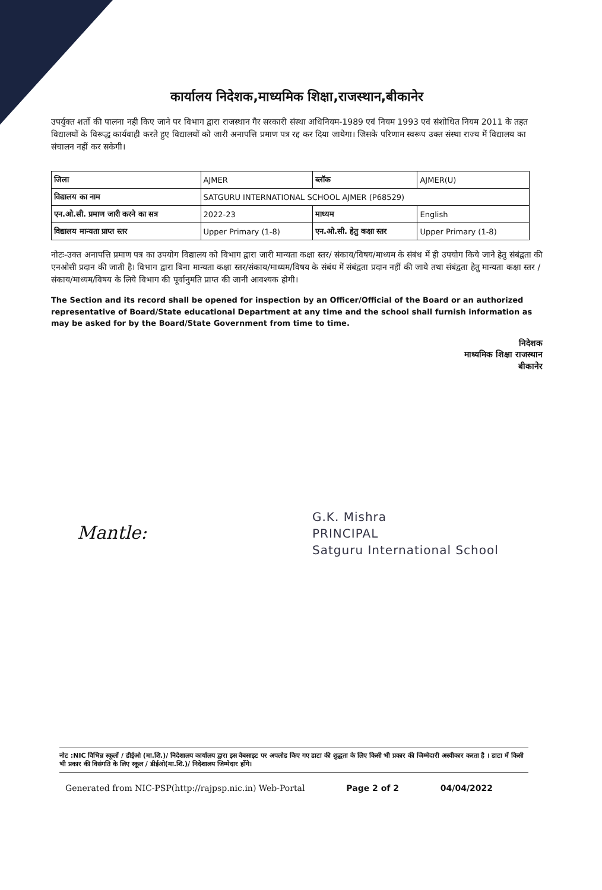कार्यालय निदेशक,माध्यमिक शिक्षा,राजस्थान,बीकानेर
उपर्युक्त शर्तो की पालना नही किए जाने पर विभाग द्वारा राजस्थान गैर सरकारी संस्था अधिनियम-1989 एवं नियम 1993 एवं संशोधित नियम 2011 के तहत विद्यालयों के विरूद्ध कार्यवाही करते हुए विद्यालयों को जारी अनापत्ति प्रमाण पत्र रद्द कर दिया जायेगा। जिसके परिणाम स्वरूप उक्त संस्था राज्य में विद्यालय का संचालन नहीं कर सकेगी।
| जिला | AJMER | ब्लॉक | AJMER(U) |
| विद्यालय का नाम | SATGURU INTERNATIONAL SCHOOL AJMER (P68529) | | |
| एन.ओ.सी. प्रमाण जारी करने का सत्र | 2022-23 | माध्यम | English |
| विद्यालय मान्यता प्राप्त स्तर | Upper Primary (1-8) | एन.ओ.सी. हेतु कक्षा स्तर | Upper Primary (1-8) |
नोटः-उक्त अनापत्ति प्रमाण पत्र का उपयोग विद्यालय को विभाग द्वारा जारी मान्यता कक्षा स्तर/ संकाय/विषय/माध्यम के संबंध में ही उपयोग किये जाने हेतु संबंद्वता की एनओसी प्रदान की जाती है। विभाग द्वारा बिना मान्यता कक्षा स्तर/संकाय/माध्यम/विषय के संबंध में संबंद्वता प्रदान नहीं की जाये तथा संबंद्वता हेतु मान्यता कक्षा स्तर /संकाय/माध्यम/विषय के लिये विभाग की पूर्वानुमति प्राप्त की जानी आवश्यक होगी।
The Section and its record shall be opened for inspection by an Officer/Official of the Board or an authorized representative of Board/State educational Department at any time and the school shall furnish information as may be asked for by the Board/State Government from time to time.
निदेशक
माध्यमिक शिक्षा राजस्थान
बीकानेर
G.K. Mishra
PRINCIPAL
Satguru International School
Mantle:
नोट :NIC विभिन्न स्कूलों / डीईओ (मा.शि.)/ निदेशालय कार्यालय द्वारा इस वेबसाइट पर अपलोड किए गए डाटा की शुद्धता के लिए किसी भी प्रकार की जिम्मेदारी अस्वीकार करता है । डाटा में किसी भी प्रकार की विसंगति के लिए स्कूल / डीईओ(मा.शि.)/ निदेशालय जिम्मेदार होंगे।
Generated from NIC-PSP(http://rajpsp.nic.in) Web-Portal Page 2 of 2 04/04/2022